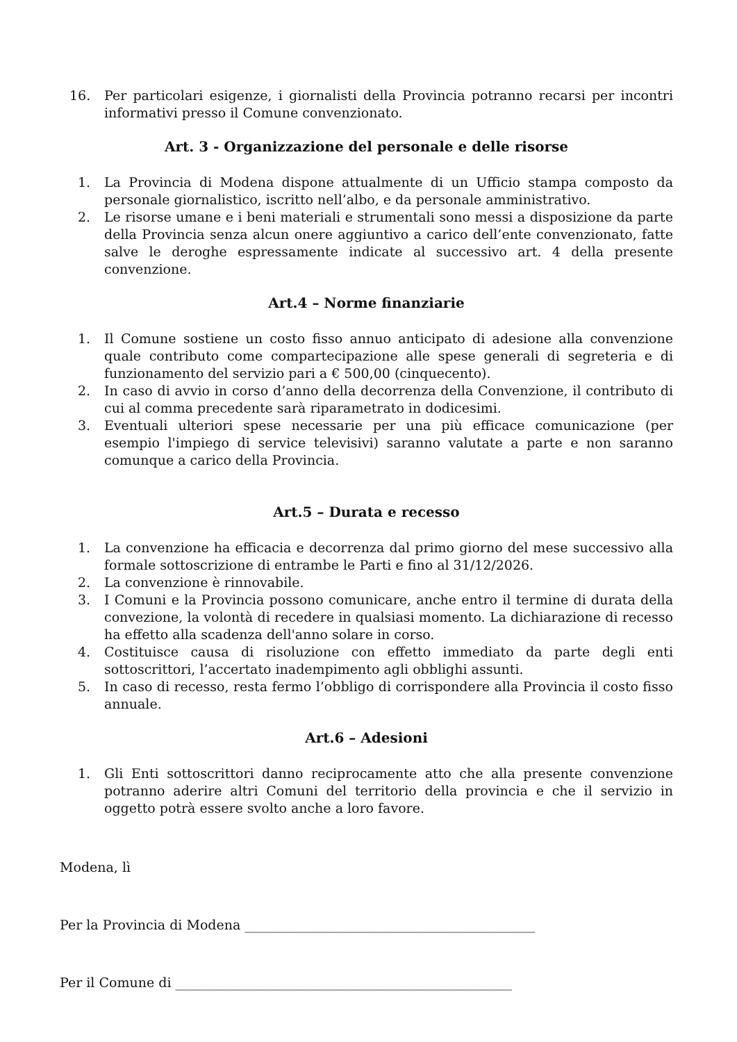16. Per particolari esigenze, i giornalisti della Provincia potranno recarsi per incontri informativi presso il Comune convenzionato.
Art. 3 - Organizzazione del personale e delle risorse
1. La Provincia di Modena dispone attualmente di un Ufficio stampa composto da personale giornalistico, iscritto nell’albo, e da personale amministrativo.
2. Le risorse umane e i beni materiali e strumentali sono messi a disposizione da parte della Provincia senza alcun onere aggiuntivo a carico dell’ente convenzionato, fatte salve le deroghe espressamente indicate al successivo art. 4 della presente convenzione.
Art.4 – Norme finanziarie
1. Il Comune sostiene un costo fisso annuo anticipato di adesione alla convenzione quale contributo come compartecipazione alle spese generali di segreteria e di funzionamento del servizio pari a € 500,00 (cinquecento).
2. In caso di avvio in corso d’anno della decorrenza della Convenzione, il contributo di cui al comma precedente sarà riparametrato in dodicesimi.
3. Eventuali ulteriori spese necessarie per una più efficace comunicazione (per esempio l'impiego di service televisivi) saranno valutate a parte e non saranno comunque a carico della Provincia.
Art.5 – Durata e recesso
1. La convenzione ha efficacia e decorrenza dal primo giorno del mese successivo alla formale sottoscrizione di entrambe le Parti e fino al 31/12/2026.
2. La convenzione è rinnovabile.
3. I Comuni e la Provincia possono comunicare, anche entro il termine di durata della convezione, la volontà di recedere in qualsiasi momento. La dichiarazione di recesso ha effetto alla scadenza dell'anno solare in corso.
4. Costituisce causa di risoluzione con effetto immediato da parte degli enti sottoscrittori, l’accertato inadempimento agli obblighi assunti.
5. In caso di recesso, resta fermo l’obbligo di corrispondere alla Provincia il costo fisso annuale.
Art.6 – Adesioni
1. Gli Enti sottoscrittori danno reciprocamente atto che alla presente convenzione potranno aderire altri Comuni del territorio della provincia e che il servizio in oggetto potrà essere svolto anche a loro favore.
Modena, lì
Per la Provincia di Modena ____________________________________________
Per il Comune di ___________________________________________________